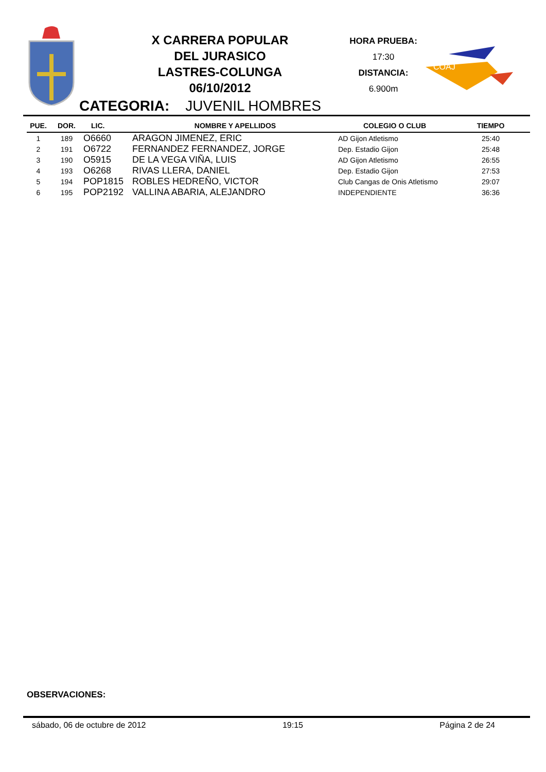X CARRERA POPULAR
DEL JURASICO
LASTRES-COLUNGA
06/10/2012
HORA PRUEBA:
17:30
DISTANCIA:
6.900m
COAJ
CATEGORIA: JUVENIL HOMBRES
| PUE. | DOR. | LIC. | NOMBRE Y APELLIDOS | COLEGIO O CLUB | TIEMPO |
| --- | --- | --- | --- | --- | --- |
| 1 | 189 | O6660 | ARAGON JIMENEZ, ERIC | AD Gijon Atletismo | 25:40 |
| 2 | 191 | O6722 | FERNANDEZ FERNANDEZ, JORGE | Dep. Estadio Gijon | 25:48 |
| 3 | 190 | O5915 | DE LA VEGA VIÑA, LUIS | AD Gijon Atletismo | 26:55 |
| 4 | 193 | O6268 | RIVAS LLERA, DANIEL | Dep. Estadio Gijon | 27:53 |
| 5 | 194 | POP1815 | ROBLES HEDREÑO, VICTOR | Club Cangas de Onis Atletismo | 29:07 |
| 6 | 195 | POP2192 | VALLINA ABARIA, ALEJANDRO | INDEPENDIENTE | 36:36 |
OBSERVACIONES:
sábado, 06 de octubre de 2012 19:15 Página 2 de 24